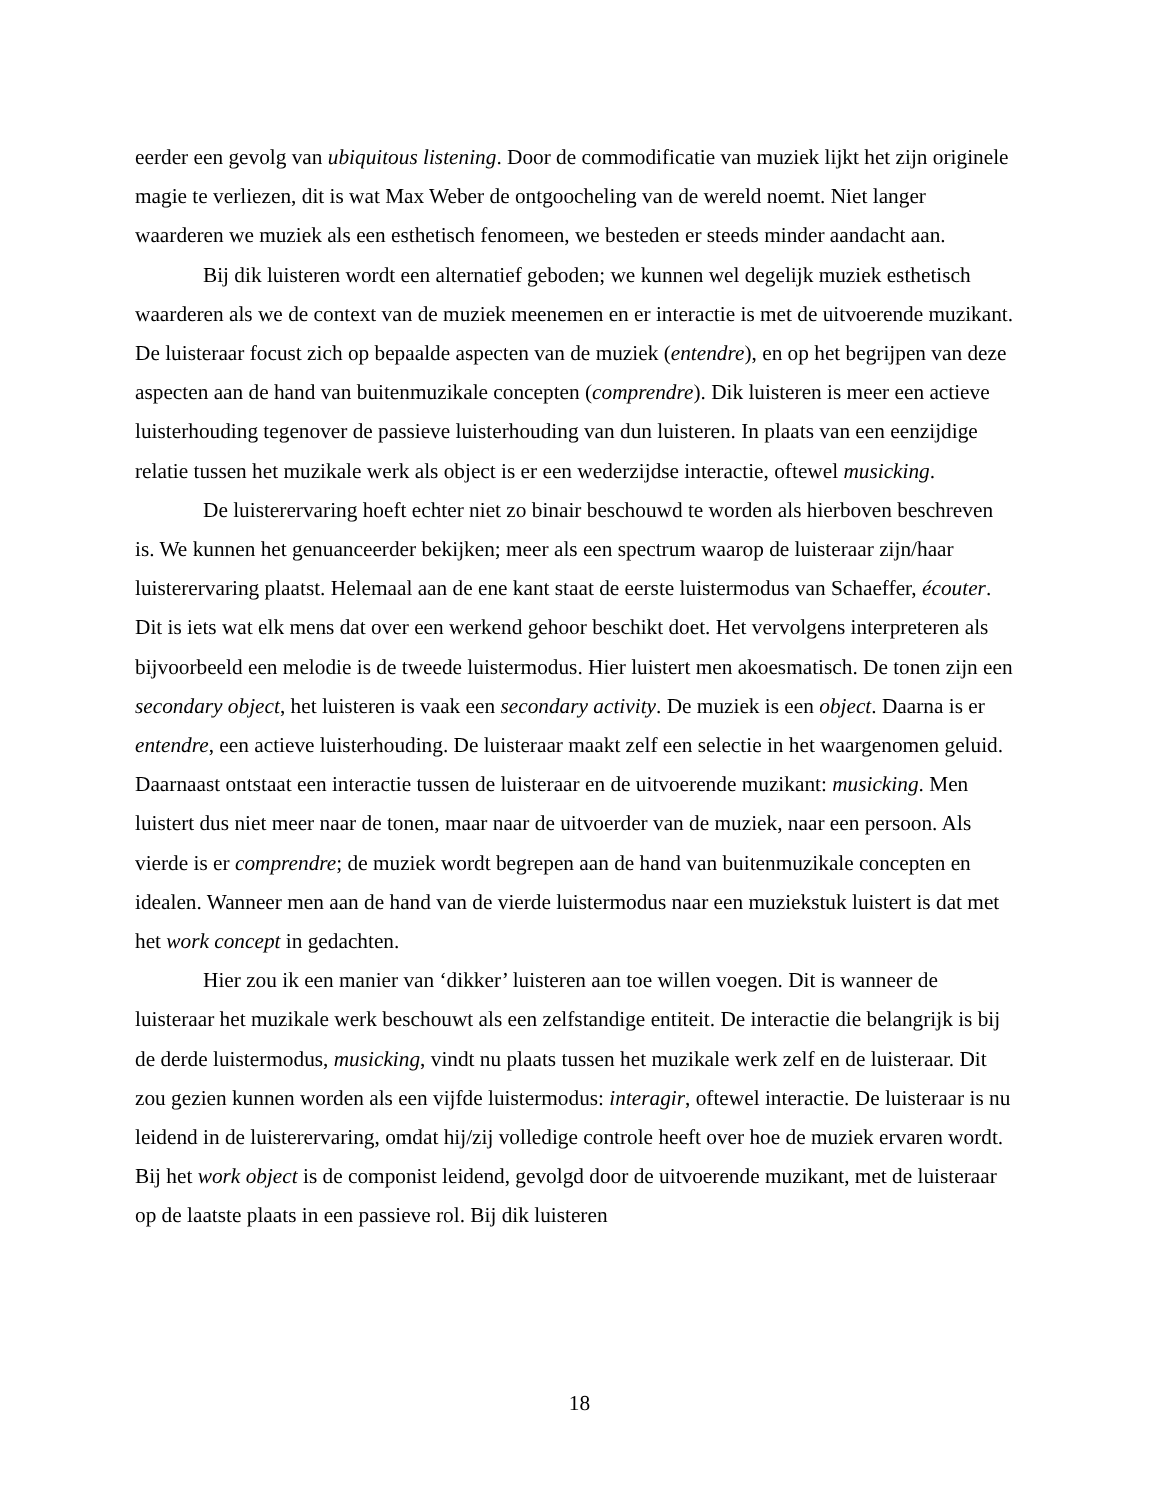eerder een gevolg van ubiquitous listening. Door de commodificatie van muziek lijkt het zijn originele magie te verliezen, dit is wat Max Weber de ontgoocheling van de wereld noemt. Niet langer waarderen we muziek als een esthetisch fenomeen, we besteden er steeds minder aandacht aan.
Bij dik luisteren wordt een alternatief geboden; we kunnen wel degelijk muziek esthetisch waarderen als we de context van de muziek meenemen en er interactie is met de uitvoerende muzikant. De luisteraar focust zich op bepaalde aspecten van de muziek (entendre), en op het begrijpen van deze aspecten aan de hand van buitenmuzikale concepten (comprendre). Dik luisteren is meer een actieve luisterhouding tegenover de passieve luisterhouding van dun luisteren. In plaats van een eenzijdige relatie tussen het muzikale werk als object is er een wederzijdse interactie, oftewel musicking.
De luisterervaring hoeft echter niet zo binair beschouwd te worden als hierboven beschreven is. We kunnen het genuanceerder bekijken; meer als een spectrum waarop de luisteraar zijn/haar luisterervaring plaatst. Helemaal aan de ene kant staat de eerste luistermodus van Schaeffer, écouter. Dit is iets wat elk mens dat over een werkend gehoor beschikt doet. Het vervolgens interpreteren als bijvoorbeeld een melodie is de tweede luistermodus. Hier luistert men akoesmatisch. De tonen zijn een secondary object, het luisteren is vaak een secondary activity. De muziek is een object. Daarna is er entendre, een actieve luisterhouding. De luisteraar maakt zelf een selectie in het waargenomen geluid. Daarnaast ontstaat een interactie tussen de luisteraar en de uitvoerende muzikant: musicking. Men luistert dus niet meer naar de tonen, maar naar de uitvoerder van de muziek, naar een persoon. Als vierde is er comprendre; de muziek wordt begrepen aan de hand van buitenmuzikale concepten en idealen. Wanneer men aan de hand van de vierde luistermodus naar een muziekstuk luistert is dat met het work concept in gedachten.
Hier zou ik een manier van ‘dikker’ luisteren aan toe willen voegen. Dit is wanneer de luisteraar het muzikale werk beschouwt als een zelfstandige entiteit. De interactie die belangrijk is bij de derde luistermodus, musicking, vindt nu plaats tussen het muzikale werk zelf en de luisteraar. Dit zou gezien kunnen worden als een vijfde luistermodus: interagir, oftewel interactie. De luisteraar is nu leidend in de luisterervaring, omdat hij/zij volledige controle heeft over hoe de muziek ervaren wordt. Bij het work object is de componist leidend, gevolgd door de uitvoerende muzikant, met de luisteraar op de laatste plaats in een passieve rol. Bij dik luisteren
18